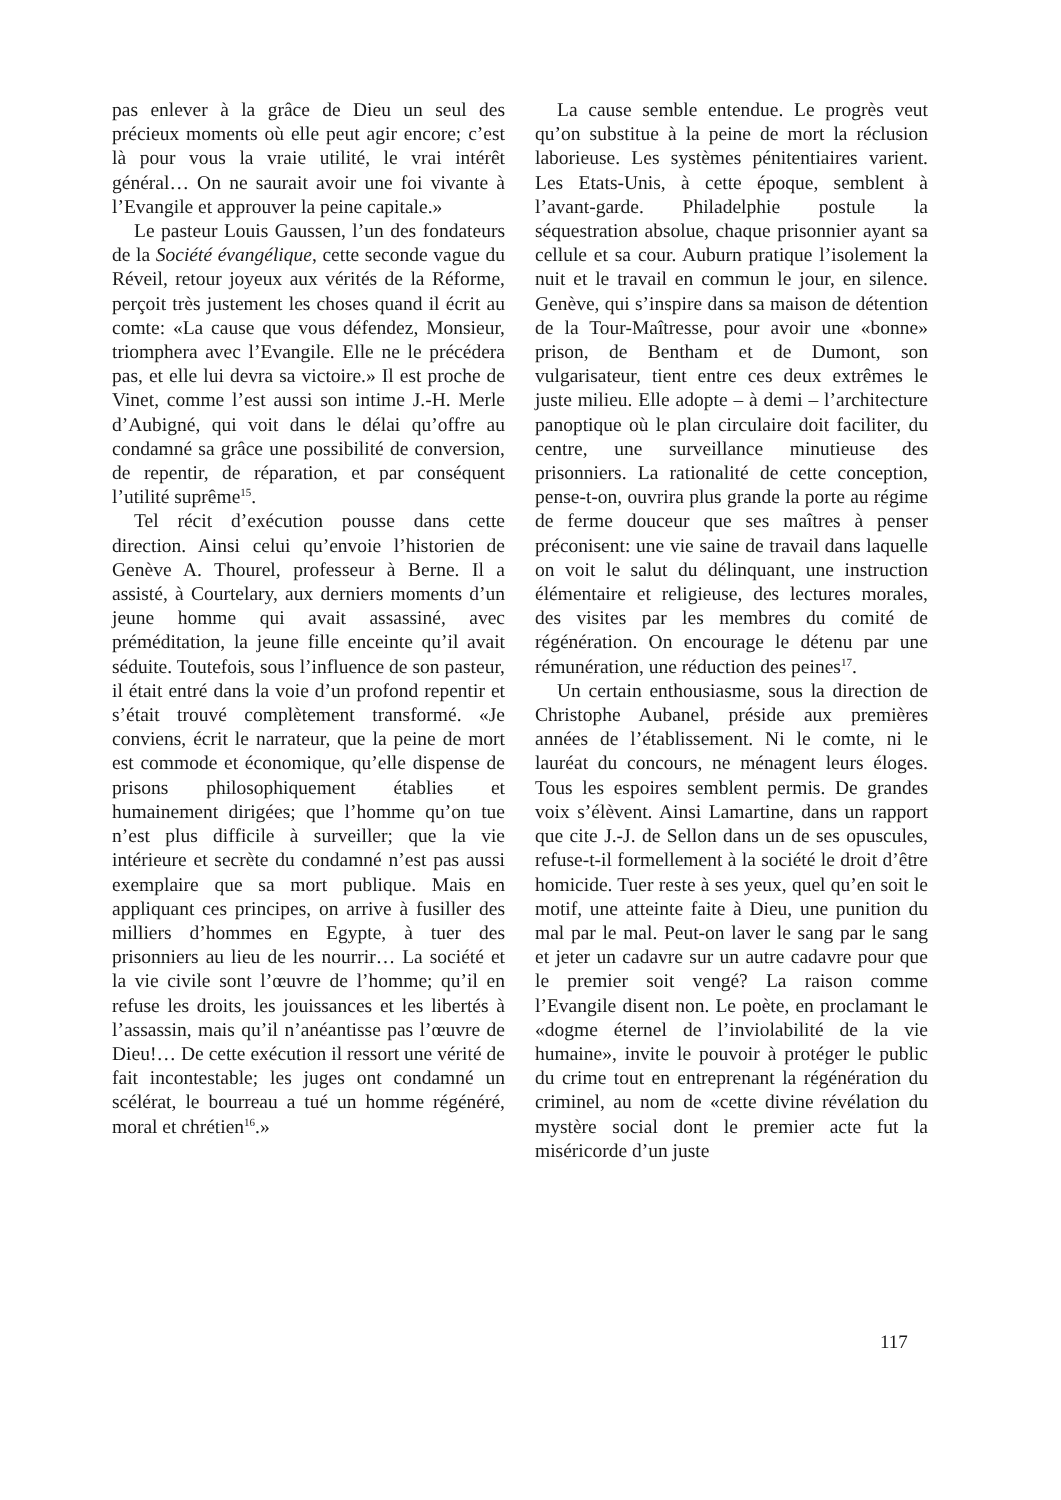pas enlever à la grâce de Dieu un seul des précieux moments où elle peut agir encore; c’est là pour vous la vraie utilité, le vrai intérêt général… On ne saurait avoir une foi vivante à l’Evangile et approuver la peine capitale.»
Le pasteur Louis Gaussen, l’un des fondateurs de la Société évangélique, cette seconde vague du Réveil, retour joyeux aux vérités de la Réforme, perçoit très justement les choses quand il écrit au comte: «La cause que vous défendez, Monsieur, triomphera avec l’Evangile. Elle ne le précédera pas, et elle lui devra sa victoire.» Il est proche de Vinet, comme l’est aussi son intime J.-H. Merle d’Aubigné, qui voit dans le délai qu’offre au condamné sa grâce une possibilité de conversion, de repentir, de réparation, et par conséquent l’utilité suprême<sup>15</sup>.
Tel récit d’exécution pousse dans cette direction. Ainsi celui qu’envoie l’historien de Genève A. Thourel, professeur à Berne. Il a assisté, à Courtelary, aux derniers moments d’un jeune homme qui avait assassiné, avec préméditation, la jeune fille enceinte qu’il avait séduite. Toutefois, sous l’influence de son pasteur, il était entré dans la voie d’un profond repentir et s’était trouvé complètement transformé. «Je conviens, écrit le narrateur, que la peine de mort est commode et économique, qu’elle dispense de prisons philosophiquement établies et humainement dirigées; que l’homme qu’on tue n’est plus difficile à surveiller; que la vie intérieure et secrète du condamné n’est pas aussi exemplaire que sa mort publique. Mais en appliquant ces principes, on arrive à fusiller des milliers d’hommes en Egypte, à tuer des prisonniers au lieu de les nourrir… La société et la vie civile sont l’œuvre de l’homme; qu’il en refuse les droits, les jouissances et les libertés à l’assassin, mais qu’il n’anéantisse pas l’œuvre de Dieu!… De cette exécution il ressort une vérité de fait incontestable; les juges ont condamné un scélérat, le bourreau a tué un homme régénéré, moral et chrétien<sup>16</sup>.»
La cause semble entendue. Le progrès veut qu’on substitue à la peine de mort la réclusion laborieuse. Les systèmes pénitentiaires varient. Les Etats-Unis, à cette époque, semblent à l’avant-garde. Philadelphie postule la séquestration absolue, chaque prisonnier ayant sa cellule et sa cour. Auburn pratique l’isolement la nuit et le travail en commun le jour, en silence. Genève, qui s’inspire dans sa maison de détention de la Tour-Maîtresse, pour avoir une «bonne» prison, de Bentham et de Dumont, son vulgarisateur, tient entre ces deux extrêmes le juste milieu. Elle adopte – à demi – l’architecture panoptique où le plan circulaire doit faciliter, du centre, une surveillance minutieuse des prisonniers. La rationalité de cette conception, pense-t-on, ouvrira plus grande la porte au régime de ferme douceur que ses maîtres à penser préconisent: une vie saine de travail dans laquelle on voit le salut du délinquant, une instruction élémentaire et religieuse, des lectures morales, des visites par les membres du comité de régénération. On encourage le détenu par une rémunération, une réduction des peines<sup>17</sup>.
Un certain enthousiasme, sous la direction de Christophe Aubanel, préside aux premières années de l’établissement. Ni le comte, ni le lauréat du concours, ne ménagent leurs éloges. Tous les espoires semblent permis. De grandes voix s’élèvent. Ainsi Lamartine, dans un rapport que cite J.-J. de Sellon dans un de ses opuscules, refuse-t-il formellement à la société le droit d’être homicide. Tuer reste à ses yeux, quel qu’en soit le motif, une atteinte faite à Dieu, une punition du mal par le mal. Peut-on laver le sang par le sang et jeter un cadavre sur un autre cadavre pour que le premier soit vengé? La raison comme l’Evangile disent non. Le poète, en proclamant le «dogme éternel de l’inviolabilité de la vie humaine», invite le pouvoir à protéger le public du crime tout en entreprenant la régénération du criminel, au nom de «cette divine révélation du mystère social dont le premier acte fut la miséricorde d’un juste
117